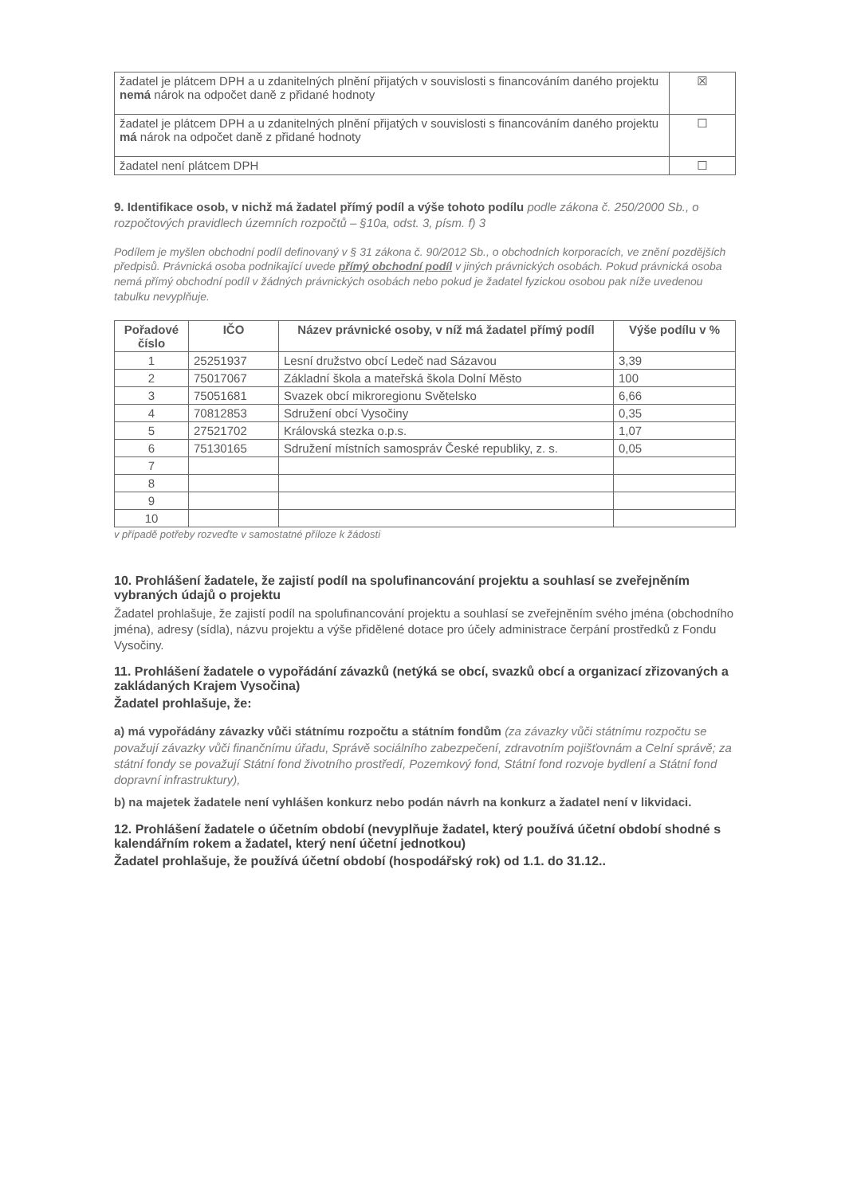| žadatel je plátcem DPH a u zdanitelných plnění přijatých v souvislosti s financováním daného projektu nemá nárok na odpočet daně z přidané hodnoty | ☒ |
| žadatel je plátcem DPH a u zdanitelných plnění přijatých v souvislosti s financováním daného projektu má nárok na odpočet daně z přidané hodnoty | ☐ |
| žadatel není plátcem DPH | ☐ |
9. Identifikace osob, v nichž má žadatel přímý podíl a výše tohoto podílu podle zákona č. 250/2000 Sb., o rozpočtových pravidlech územních rozpočtů – §10a, odst. 3, písm. f) 3
Podílem je myšlen obchodní podíl definovaný v § 31 zákona č. 90/2012 Sb., o obchodních korporacích, ve znění pozdějších předpisů. Právnická osoba podnikající uvede přímý obchodní podíl v jiných právnických osobách. Pokud právnická osoba nemá přímý obchodní podíl v žádných právnických osobách nebo pokud je žadatel fyzickou osobou pak níže uvedenou tabulku nevyplňuje.
| Pořadové číslo | IČO | Název právnické osoby, v níž má žadatel přímý podíl | Výše podílu v % |
| --- | --- | --- | --- |
| 1 | 25251937 | Lesní družstvo obcí Ledeč nad Sázavou | 3,39 |
| 2 | 75017067 | Základní škola a mateřská škola Dolní Město | 100 |
| 3 | 75051681 | Svazek obcí mikroregionu Světelsko | 6,66 |
| 4 | 70812853 | Sdružení obcí Vysočiny | 0,35 |
| 5 | 27521702 | Královská stezka o.p.s. | 1,07 |
| 6 | 75130165 | Sdružení místních samospráv České republiky, z. s. | 0,05 |
| 7 | | | |
| 8 | | | |
| 9 | | | |
| 10 | | | |
v případě potřeby rozveďte v samostatné příloze k žádosti
10. Prohlášení žadatele, že zajistí podíl na spolufinancování projektu a souhlasí se zveřejněním vybraných údajů o projektu
Žadatel prohlašuje, že zajistí podíl na spolufinancování projektu a souhlasí se zveřejněním svého jména (obchodního jména), adresy (sídla), názvu projektu a výše přidělené dotace pro účely administrace čerpání prostředků z Fondu Vysočiny.
11. Prohlášení žadatele o vypořádání závazků (netýká se obcí, svazků obcí a organizací zřizovaných a zakládaných Krajem Vysočina)
Žadatel prohlašuje, že:
a) má vypořádány závazky vůči státnímu rozpočtu a státním fondům (za závazky vůči státnímu rozpočtu se považují závazky vůči finančnímu úřadu, Správě sociálního zabezpečení, zdravotním pojišťovnám a Celní správě; za státní fondy se považují Státní fond životního prostředí, Pozemkový fond, Státní fond rozvoje bydlení a Státní fond dopravní infrastruktury),
b) na majetek žadatele není vyhlášen konkurz nebo podán návrh na konkurz a žadatel není v likvidaci.
12. Prohlášení žadatele o účetním období (nevyplňuje žadatel, který používá účetní období shodné s kalendářním rokem a žadatel, který není účetní jednotkou)
Žadatel prohlašuje, že používá účetní období (hospodářský rok) od 1.1. do 31.12..